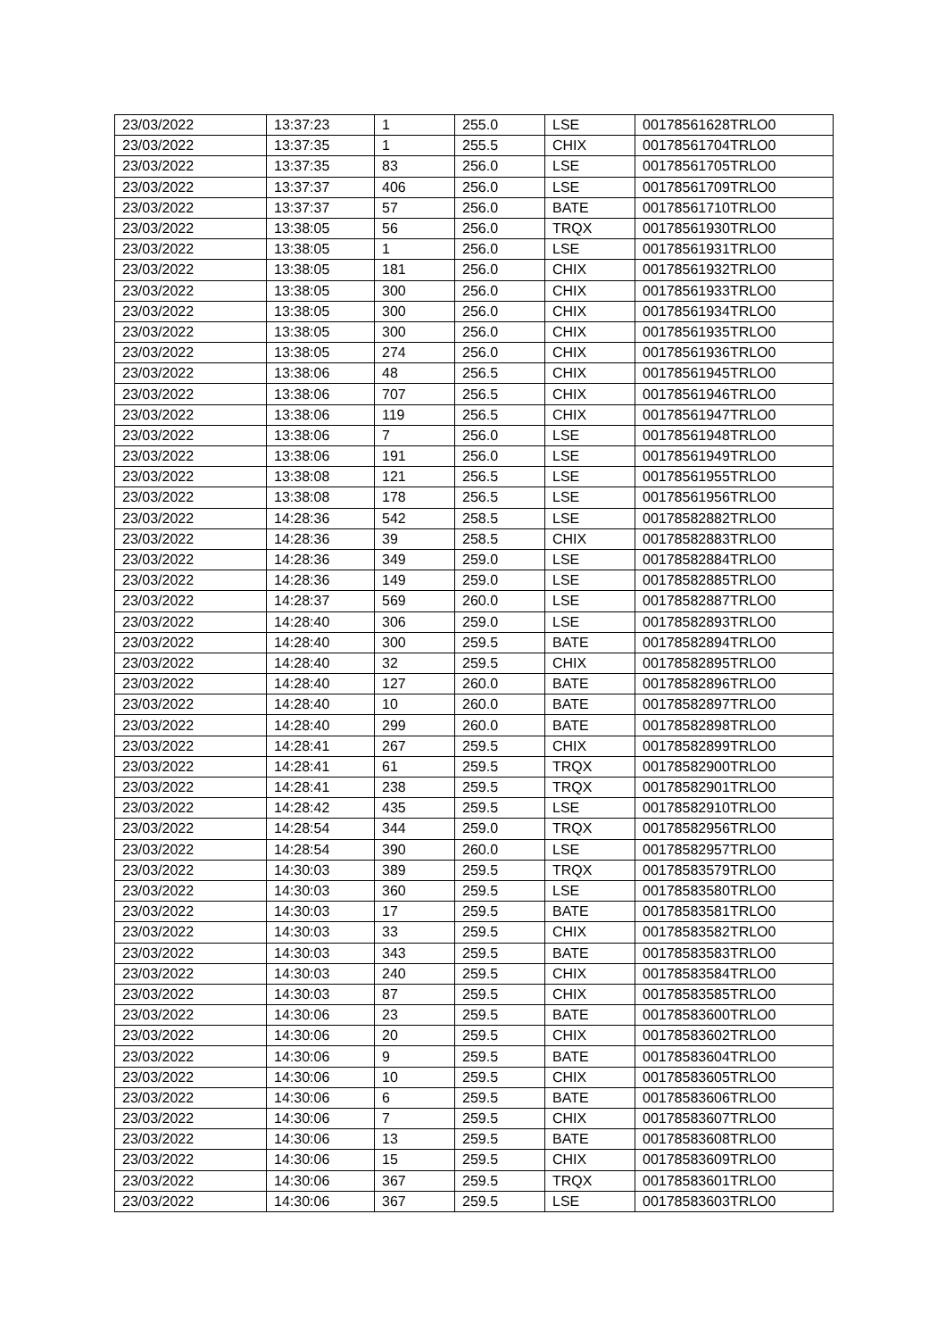| 23/03/2022 | 13:37:23 | 1 | 255.0 | LSE | 00178561628TRLO0 |
| 23/03/2022 | 13:37:35 | 1 | 255.5 | CHIX | 00178561704TRLO0 |
| 23/03/2022 | 13:37:35 | 83 | 256.0 | LSE | 00178561705TRLO0 |
| 23/03/2022 | 13:37:37 | 406 | 256.0 | LSE | 00178561709TRLO0 |
| 23/03/2022 | 13:37:37 | 57 | 256.0 | BATE | 00178561710TRLO0 |
| 23/03/2022 | 13:38:05 | 56 | 256.0 | TRQX | 00178561930TRLO0 |
| 23/03/2022 | 13:38:05 | 1 | 256.0 | LSE | 00178561931TRLO0 |
| 23/03/2022 | 13:38:05 | 181 | 256.0 | CHIX | 00178561932TRLO0 |
| 23/03/2022 | 13:38:05 | 300 | 256.0 | CHIX | 00178561933TRLO0 |
| 23/03/2022 | 13:38:05 | 300 | 256.0 | CHIX | 00178561934TRLO0 |
| 23/03/2022 | 13:38:05 | 300 | 256.0 | CHIX | 00178561935TRLO0 |
| 23/03/2022 | 13:38:05 | 274 | 256.0 | CHIX | 00178561936TRLO0 |
| 23/03/2022 | 13:38:06 | 48 | 256.5 | CHIX | 00178561945TRLO0 |
| 23/03/2022 | 13:38:06 | 707 | 256.5 | CHIX | 00178561946TRLO0 |
| 23/03/2022 | 13:38:06 | 119 | 256.5 | CHIX | 00178561947TRLO0 |
| 23/03/2022 | 13:38:06 | 7 | 256.0 | LSE | 00178561948TRLO0 |
| 23/03/2022 | 13:38:06 | 191 | 256.0 | LSE | 00178561949TRLO0 |
| 23/03/2022 | 13:38:08 | 121 | 256.5 | LSE | 00178561955TRLO0 |
| 23/03/2022 | 13:38:08 | 178 | 256.5 | LSE | 00178561956TRLO0 |
| 23/03/2022 | 14:28:36 | 542 | 258.5 | LSE | 00178582882TRLO0 |
| 23/03/2022 | 14:28:36 | 39 | 258.5 | CHIX | 00178582883TRLO0 |
| 23/03/2022 | 14:28:36 | 349 | 259.0 | LSE | 00178582884TRLO0 |
| 23/03/2022 | 14:28:36 | 149 | 259.0 | LSE | 00178582885TRLO0 |
| 23/03/2022 | 14:28:37 | 569 | 260.0 | LSE | 00178582887TRLO0 |
| 23/03/2022 | 14:28:40 | 306 | 259.0 | LSE | 00178582893TRLO0 |
| 23/03/2022 | 14:28:40 | 300 | 259.5 | BATE | 00178582894TRLO0 |
| 23/03/2022 | 14:28:40 | 32 | 259.5 | CHIX | 00178582895TRLO0 |
| 23/03/2022 | 14:28:40 | 127 | 260.0 | BATE | 00178582896TRLO0 |
| 23/03/2022 | 14:28:40 | 10 | 260.0 | BATE | 00178582897TRLO0 |
| 23/03/2022 | 14:28:40 | 299 | 260.0 | BATE | 00178582898TRLO0 |
| 23/03/2022 | 14:28:41 | 267 | 259.5 | CHIX | 00178582899TRLO0 |
| 23/03/2022 | 14:28:41 | 61 | 259.5 | TRQX | 00178582900TRLO0 |
| 23/03/2022 | 14:28:41 | 238 | 259.5 | TRQX | 00178582901TRLO0 |
| 23/03/2022 | 14:28:42 | 435 | 259.5 | LSE | 00178582910TRLO0 |
| 23/03/2022 | 14:28:54 | 344 | 259.0 | TRQX | 00178582956TRLO0 |
| 23/03/2022 | 14:28:54 | 390 | 260.0 | LSE | 00178582957TRLO0 |
| 23/03/2022 | 14:30:03 | 389 | 259.5 | TRQX | 00178583579TRLO0 |
| 23/03/2022 | 14:30:03 | 360 | 259.5 | LSE | 00178583580TRLO0 |
| 23/03/2022 | 14:30:03 | 17 | 259.5 | BATE | 00178583581TRLO0 |
| 23/03/2022 | 14:30:03 | 33 | 259.5 | CHIX | 00178583582TRLO0 |
| 23/03/2022 | 14:30:03 | 343 | 259.5 | BATE | 00178583583TRLO0 |
| 23/03/2022 | 14:30:03 | 240 | 259.5 | CHIX | 00178583584TRLO0 |
| 23/03/2022 | 14:30:03 | 87 | 259.5 | CHIX | 00178583585TRLO0 |
| 23/03/2022 | 14:30:06 | 23 | 259.5 | BATE | 00178583600TRLO0 |
| 23/03/2022 | 14:30:06 | 20 | 259.5 | CHIX | 00178583602TRLO0 |
| 23/03/2022 | 14:30:06 | 9 | 259.5 | BATE | 00178583604TRLO0 |
| 23/03/2022 | 14:30:06 | 10 | 259.5 | CHIX | 00178583605TRLO0 |
| 23/03/2022 | 14:30:06 | 6 | 259.5 | BATE | 00178583606TRLO0 |
| 23/03/2022 | 14:30:06 | 7 | 259.5 | CHIX | 00178583607TRLO0 |
| 23/03/2022 | 14:30:06 | 13 | 259.5 | BATE | 00178583608TRLO0 |
| 23/03/2022 | 14:30:06 | 15 | 259.5 | CHIX | 00178583609TRLO0 |
| 23/03/2022 | 14:30:06 | 367 | 259.5 | TRQX | 00178583601TRLO0 |
| 23/03/2022 | 14:30:06 | 367 | 259.5 | LSE | 00178583603TRLO0 |